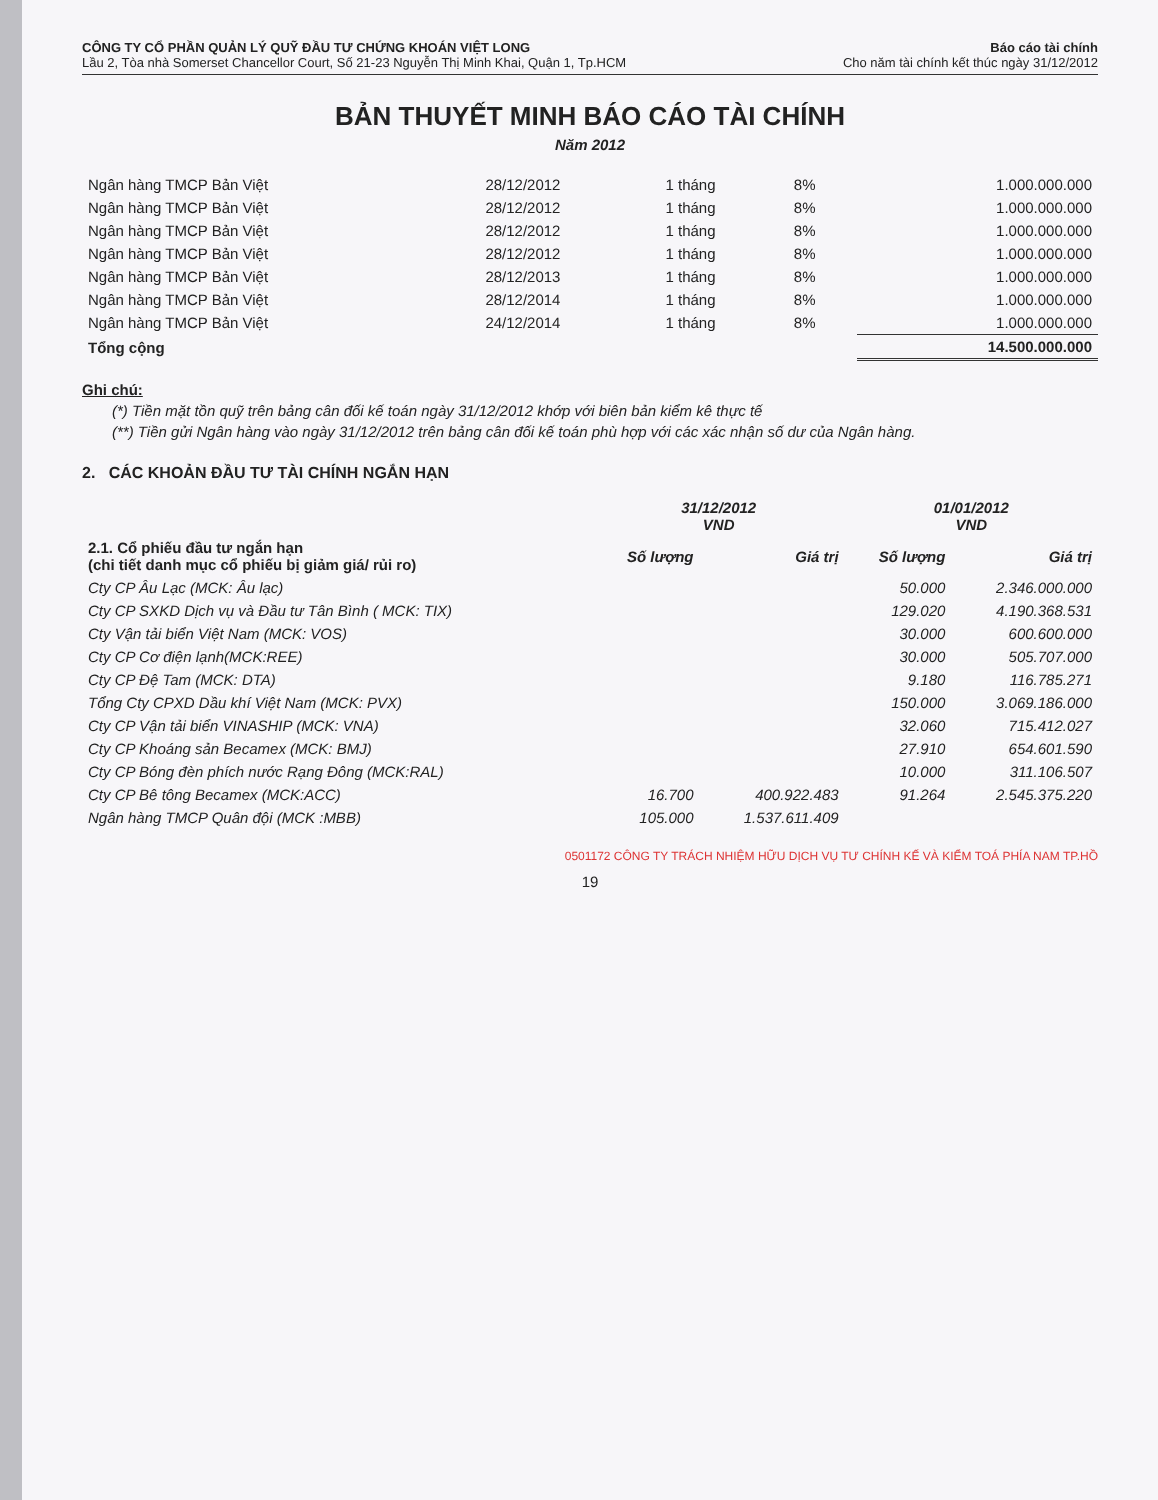CÔNG TY CỔ PHẦN QUẢN LÝ QUỸ ĐẦU TƯ CHỨNG KHOÁN VIỆT LONG
Lầu 2, Tòa nhà Somerset Chancellor Court, Số 21-23 Nguyễn Thị Minh Khai, Quận 1, Tp.HCM
Báo cáo tài chính
Cho năm tài chính kết thúc ngày 31/12/2012
BẢN THUYẾT MINH BÁO CÁO TÀI CHÍNH
Năm 2012
| Ngân hàng TMCP Bản Việt | 28/12/2012 | 1 tháng | 8% | 1.000.000.000 |
| Ngân hàng TMCP Bản Việt | 28/12/2012 | 1 tháng | 8% | 1.000.000.000 |
| Ngân hàng TMCP Bản Việt | 28/12/2012 | 1 tháng | 8% | 1.000.000.000 |
| Ngân hàng TMCP Bản Việt | 28/12/2012 | 1 tháng | 8% | 1.000.000.000 |
| Ngân hàng TMCP Bản Việt | 28/12/2013 | 1 tháng | 8% | 1.000.000.000 |
| Ngân hàng TMCP Bản Việt | 28/12/2014 | 1 tháng | 8% | 1.000.000.000 |
| Ngân hàng TMCP Bản Việt | 24/12/2014 | 1 tháng | 8% | 1.000.000.000 |
| Tổng cộng | | | | 14.500.000.000 |
Ghi chú:
(*) Tiền mặt tồn quỹ trên bảng cân đối kế toán ngày 31/12/2012 khớp với biên bản kiểm kê thực tế
(**) Tiền gửi Ngân hàng vào ngày 31/12/2012 trên bảng cân đối kế toán phù hợp với các xác nhận số dư của Ngân hàng.
2. CÁC KHOẢN ĐẦU TƯ TÀI CHÍNH NGẮN HẠN
| | 31/12/2012 VND | | 01/01/2012 VND | |
| --- | --- | --- | --- | --- |
| 2.1. Cổ phiếu đầu tư ngắn hạn (chi tiết danh mục cổ phiếu bị giảm giá/ rủi ro) | Số lượng | Giá trị | Số lượng | Giá trị |
| Cty CP Âu Lạc (MCK: Âu lạc) | | | 50.000 | 2.346.000.000 |
| Cty CP SXKD Dịch vụ và Đầu tư Tân Bình ( MCK: TIX) | | | 129.020 | 4.190.368.531 |
| Cty Vận tải biển Việt Nam (MCK: VOS) | | | 30.000 | 600.600.000 |
| Cty CP Cơ điện lạnh(MCK:REE) | | | 30.000 | 505.707.000 |
| Cty CP Đệ Tam (MCK: DTA) | | | 9.180 | 116.785.271 |
| Tổng Cty CPXD Dầu khí Việt Nam (MCK: PVX) | | | 150.000 | 3.069.186.000 |
| Cty CP Vận tải biển VINASHIP (MCK: VNA) | | | 32.060 | 715.412.027 |
| Cty CP Khoáng sản Becamex (MCK: BMJ) | | | 27.910 | 654.601.590 |
| Cty CP Bóng đèn phích nước Rạng Đông (MCK:RAL) | | | 10.000 | 311.106.507 |
| Cty CP Bê tông Becamex (MCK:ACC) | 16.700 | 400.922.483 | 91.264 | 2.545.375.220 |
| Ngân hàng TMCP Quân đội (MCK :MBB) | 105.000 | 1.537.611.409 | | |
0501172 CÔNG TY TRÁCH NHIỆM HỮU DỊCH VỤ TƯ CHÍNH KẾ VÀ KIỂM TOÁ PHÍA NAM TP.HỒ
19